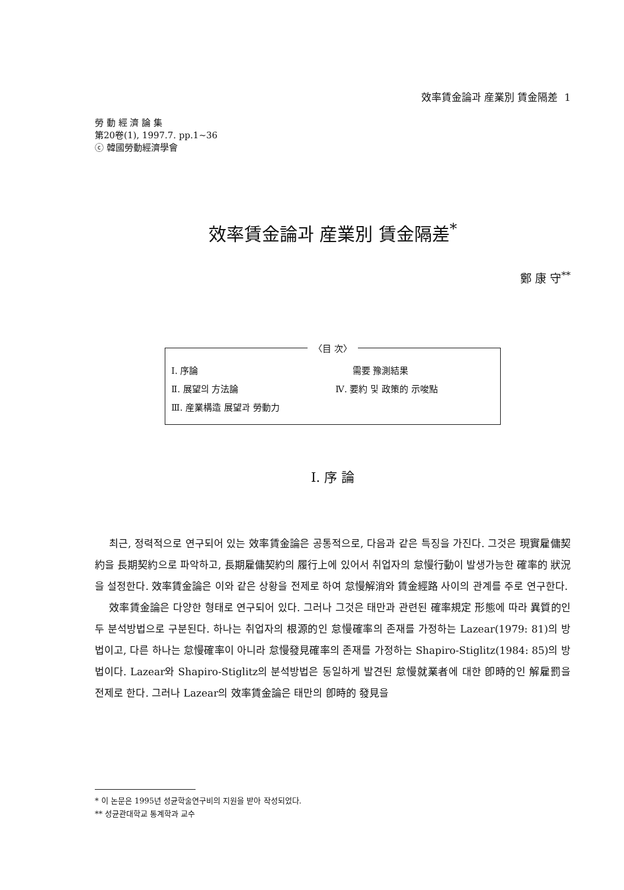效率賃金論과 産業別 賃金隔差 1
勞 動 經 濟 論 集
第20卷(1), 1997.7. pp.1~36
ⓒ 韓國勞動經濟學會
效率賃金論과 産業別 賃金隔差<sup>*</sup>
鄭 康 守<sup>**</sup>
〈目 次〉
| Ⅰ. 序論 | 需要 豫測結果 |
| Ⅱ. 展望의 方法論 | Ⅳ. 要約 및 政策的 示唆點 |
| Ⅲ. 産業構造 展望과 勞動力 | |
Ⅰ. 序 論
최근, 정력적으로 연구되어 있는 效率賃金論은 공통적으로, 다음과 같은 특징을 가진다. 그것은 現實雇傭契約을 長期契約으로 파악하고, 長期雇傭契約의 履行上에 있어서 취업자의 怠慢行動이 발생가능한 確率的 狀況을 설정한다. 效率賃金論은 이와 같은 상황을 전제로 하여 怠慢解消와 賃金經路 사이의 관계를 주로 연구한다.
效率賃金論은 다양한 형태로 연구되어 있다. 그러나 그것은 태만과 관련된 確率規定 形態에 따라 異質的인 두 분석방법으로 구분된다. 하나는 취업자의 根源的인 怠慢確率의 존재를 가정하는 Lazear(1979: 81)의 방법이고, 다른 하나는 怠慢確率이 아니라 怠慢發見確率의 존재를 가정하는 Shapiro-Stiglitz(1984: 85)의 방법이다. Lazear와 Shapiro-Stiglitz의 분석방법은 동일하게 발견된 怠慢就業者에 대한 卽時的인 解雇罰을 전제로 한다. 그러나 Lazear의 效率賃金論은 태만의 卽時的 發見을
* 이 논문은 1995년 성균학술연구비의 지원을 받아 작성되었다.
** 성균관대학교 통계학과 교수